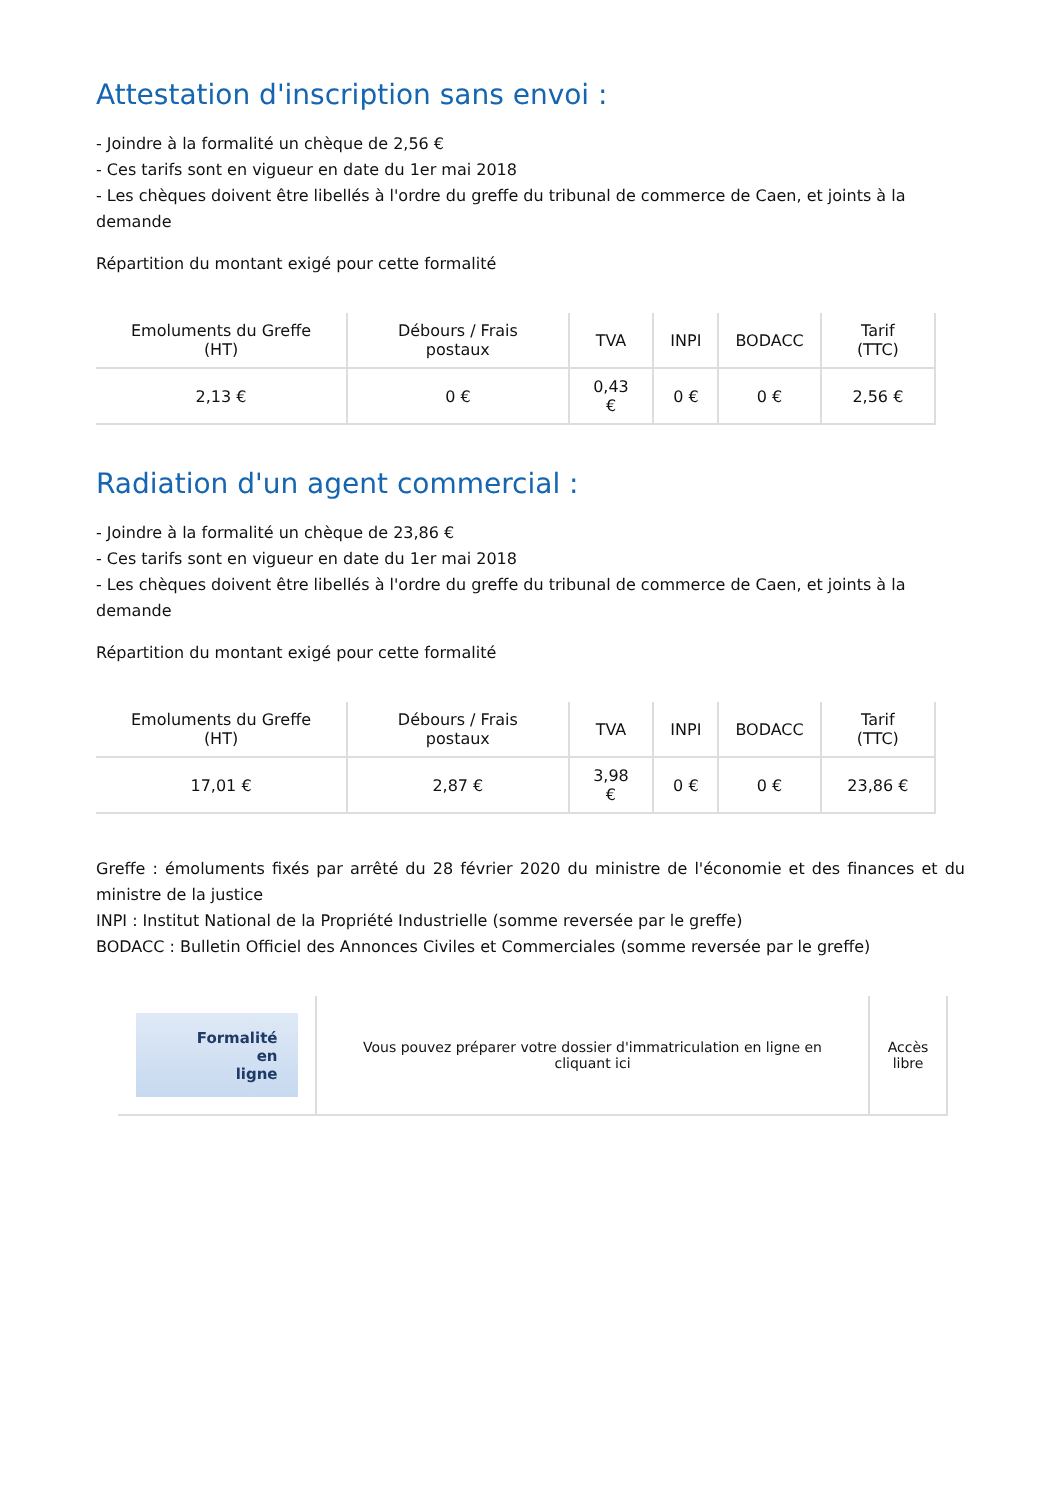Attestation d'inscription sans envoi :
- Joindre à la formalité un chèque de 2,56 €
- Ces tarifs sont en vigueur en date du 1er mai 2018
- Les chèques doivent être libellés à l'ordre du greffe du tribunal de commerce de Caen, et joints à la demande
Répartition du montant exigé pour cette formalité
| Emoluments du Greffe (HT) | Débours / Frais postaux | TVA | INPI | BODACC | Tarif (TTC) |
| --- | --- | --- | --- | --- | --- |
| 2,13 € | 0 € | 0,43 € | 0 € | 0 € | 2,56 € |
Radiation d'un agent commercial :
- Joindre à la formalité un chèque de 23,86 €
- Ces tarifs sont en vigueur en date du 1er mai 2018
- Les chèques doivent être libellés à l'ordre du greffe du tribunal de commerce de Caen, et joints à la demande
Répartition du montant exigé pour cette formalité
| Emoluments du Greffe (HT) | Débours / Frais postaux | TVA | INPI | BODACC | Tarif (TTC) |
| --- | --- | --- | --- | --- | --- |
| 17,01 € | 2,87 € | 3,98 € | 0 € | 0 € | 23,86 € |
Greffe : émoluments fixés par arrêté du 28 février 2020 du ministre de l'économie et des finances et du ministre de la justice
INPI : Institut National de la Propriété Industrielle (somme reversée par le greffe)
BODACC : Bulletin Officiel des Annonces Civiles et Commerciales (somme reversée par le greffe)
| Formalité en ligne | Vous pouvez préparer votre dossier d'immatriculation en ligne en cliquant ici | Accès libre |